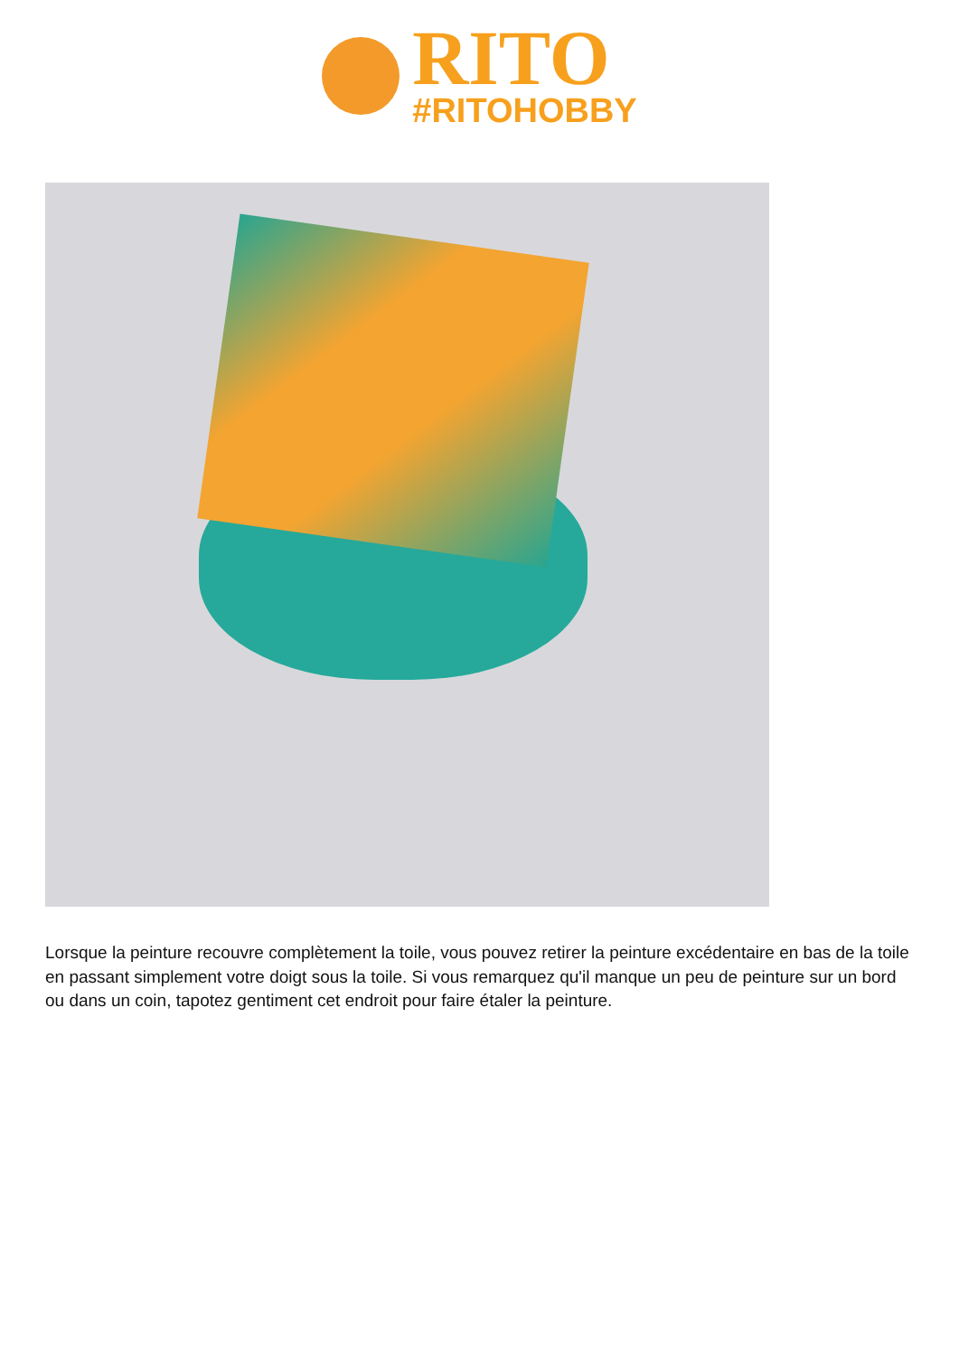RITO
#RITOHOBBY
Lorsque la peinture recouvre complètement la toile, vous pouvez retirer la peinture excédentaire en bas de la toile en passant simplement votre doigt sous la toile. Si vous remarquez qu'il manque un peu de peinture sur un bord ou dans un coin, tapotez gentiment cet endroit pour faire étaler la peinture.